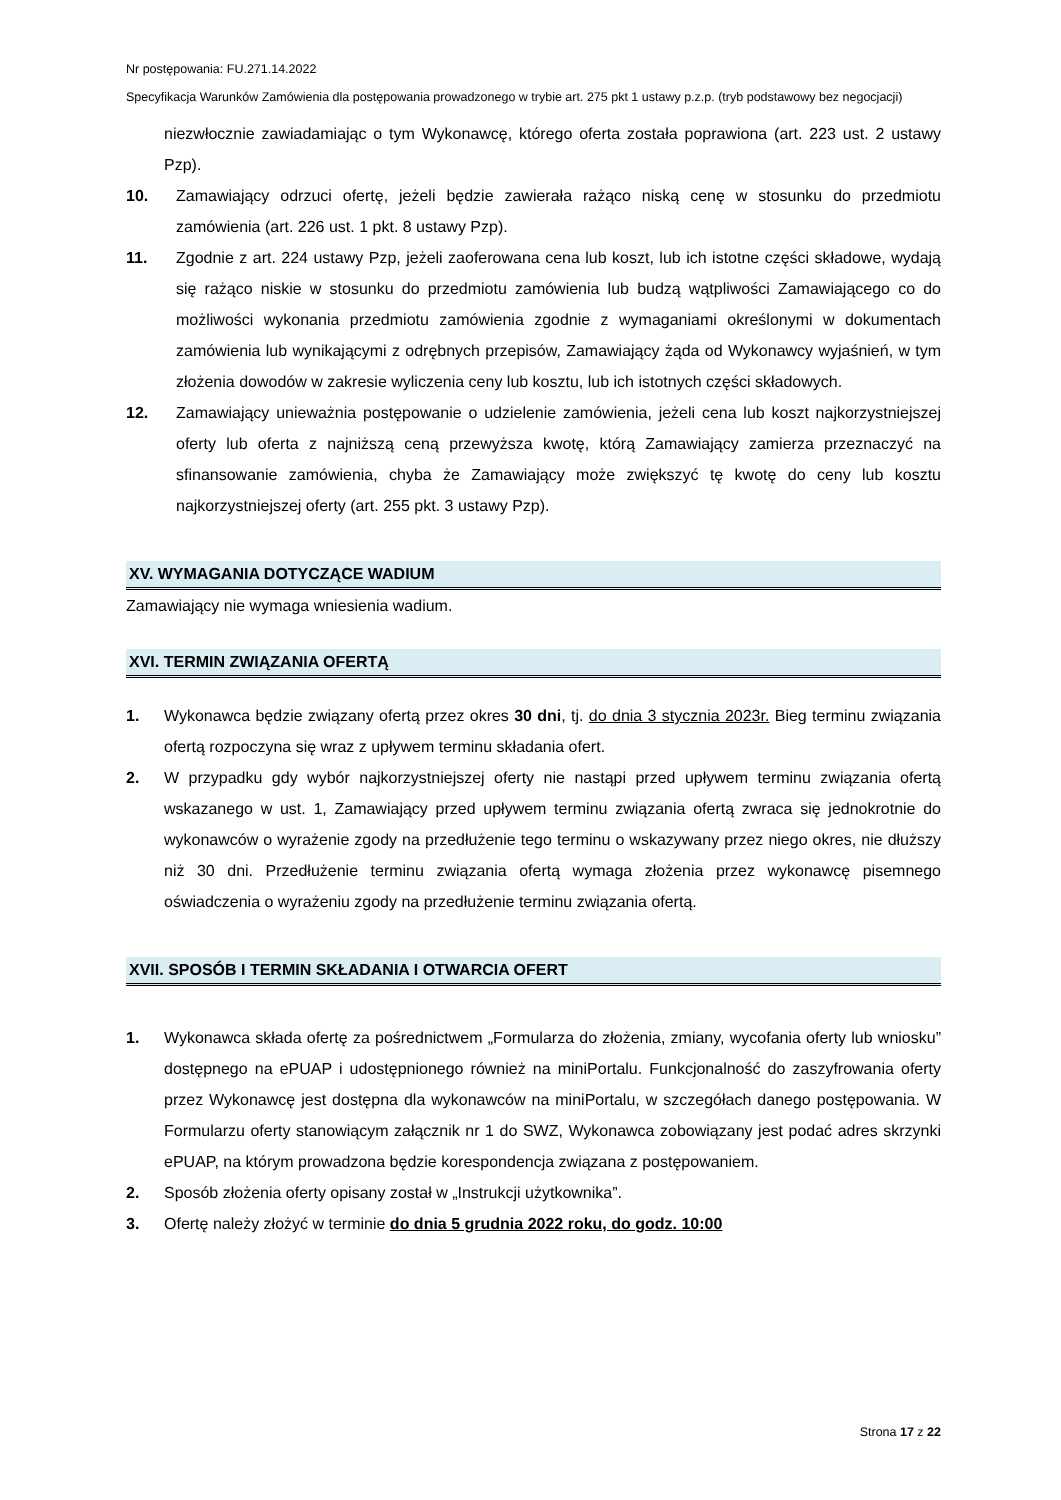Nr postępowania: FU.271.14.2022
Specyfikacja Warunków Zamówienia dla postępowania prowadzonego w trybie art. 275 pkt 1 ustawy p.z.p. (tryb podstawowy bez negocjacji)
niezwłocznie zawiadamiając o tym Wykonawcę, którego oferta została poprawiona (art. 223 ust. 2 ustawy Pzp).
10. Zamawiający odrzuci ofertę, jeżeli będzie zawierała rażąco niską cenę w stosunku do przedmiotu zamówienia (art. 226 ust. 1 pkt. 8 ustawy Pzp).
11. Zgodnie z art. 224 ustawy Pzp, jeżeli zaoferowana cena lub koszt, lub ich istotne części składowe, wydają się rażąco niskie w stosunku do przedmiotu zamówienia lub budzą wątpliwości Zamawiającego co do możliwości wykonania przedmiotu zamówienia zgodnie z wymaganiami określonymi w dokumentach zamówienia lub wynikającymi z odrębnych przepisów, Zamawiający żąda od Wykonawcy wyjaśnień, w tym złożenia dowodów w zakresie wyliczenia ceny lub kosztu, lub ich istotnych części składowych.
12. Zamawiający unieważnia postępowanie o udzielenie zamówienia, jeżeli cena lub koszt najkorzystniejszej oferty lub oferta z najniższą ceną przewyższa kwotę, którą Zamawiający zamierza przeznaczyć na sfinansowanie zamówienia, chyba że Zamawiający może zwiększyć tę kwotę do ceny lub kosztu najkorzystniejszej oferty (art. 255 pkt. 3 ustawy Pzp).
XV. WYMAGANIA DOTYCZĄCE WADIUM
Zamawiający nie wymaga wniesienia wadium.
XVI. TERMIN ZWIĄZANIA OFERTĄ
1. Wykonawca będzie związany ofertą przez okres 30 dni, tj. do dnia 3 stycznia 2023r. Bieg terminu związania ofertą rozpoczyna się wraz z upływem terminu składania ofert.
2. W przypadku gdy wybór najkorzystniejszej oferty nie nastąpi przed upływem terminu związania ofertą wskazanego w ust. 1, Zamawiający przed upływem terminu związania ofertą zwraca się jednokrotnie do wykonawców o wyrażenie zgody na przedłużenie tego terminu o wskazywany przez niego okres, nie dłuższy niż 30 dni. Przedłużenie terminu związania ofertą wymaga złożenia przez wykonawcę pisemnego oświadczenia o wyrażeniu zgody na przedłużenie terminu związania ofertą.
XVII. SPOSÓB I TERMIN SKŁADANIA I OTWARCIA OFERT
1. Wykonawca składa ofertę za pośrednictwem „Formularza do złożenia, zmiany, wycofania oferty lub wniosku” dostępnego na ePUAP i udostępnionego również na miniPortalu. Funkcjonalność do zaszyfrowania oferty przez Wykonawcę jest dostępna dla wykonawców na miniPortalu, w szczegółach danego postępowania. W Formularzu oferty stanowiącym załącznik nr 1 do SWZ, Wykonawca zobowiązany jest podać adres skrzynki ePUAP, na którym prowadzona będzie korespondencja związana z postępowaniem.
2. Sposób złożenia oferty opisany został w „Instrukcji użytkownika”.
3. Ofertę należy złożyć w terminie do dnia 5 grudnia 2022 roku, do godz. 10:00
Strona 17 z 22